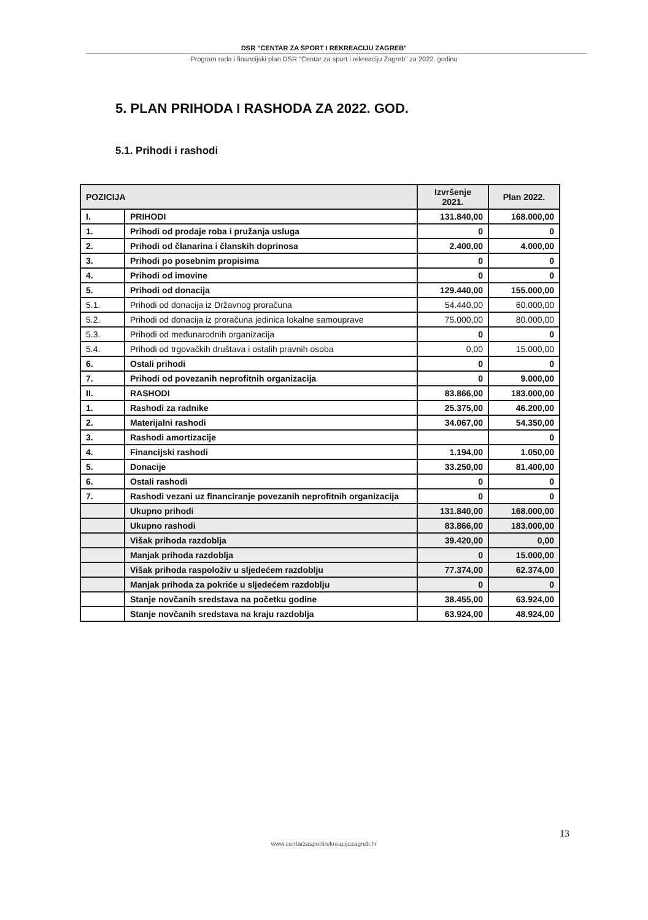DSR "CENTAR ZA SPORT I REKREACIJU ZAGREB"
Program rada i financijski plan DSR "Centar za sport i rekreaciju Zagreb" za 2022. godinu
5. PLAN PRIHODA I RASHODA ZA 2022. GOD.
5.1. Prihodi i rashodi
| POZICIJA | | Izvršenje 2021. | Plan 2022. |
| --- | --- | --- | --- |
| I. | PRIHODI | 131.840,00 | 168.000,00 |
| 1. | Prihodi od prodaje roba i pružanja usluga | 0 | 0 |
| 2. | Prihodi od članarina i članskih doprinosa | 2.400,00 | 4.000,00 |
| 3. | Prihodi po posebnim propisima | 0 | 0 |
| 4. | Prihodi od imovine | 0 | 0 |
| 5. | Prihodi od donacija | 129.440,00 | 155.000,00 |
| 5.1. | Prihodi od donacija iz Državnog proračuna | 54.440,00 | 60.000,00 |
| 5.2. | Prihodi od donacija iz proračuna jedinica lokalne samouprave | 75.000,00 | 80.000,00 |
| 5.3. | Prihodi od međunarodnih organizacija | 0 | 0 |
| 5.4. | Prihodi od trgovačkih društava i ostalih pravnih osoba | 0,00 | 15.000,00 |
| 6. | Ostali prihodi | 0 | 0 |
| 7. | Prihodi od povezanih neprofitnih organizacija | 0 | 9.000,00 |
| II. | RASHODI | 83.866,00 | 183.000,00 |
| 1. | Rashodi za radnike | 25.375,00 | 46.200,00 |
| 2. | Materijalni rashodi | 34.067,00 | 54.350,00 |
| 3. | Rashodi amortizacije | | 0 |
| 4. | Financijski rashodi | 1.194,00 | 1.050,00 |
| 5. | Donacije | 33.250,00 | 81.400,00 |
| 6. | Ostali rashodi | 0 | 0 |
| 7. | Rashodi vezani uz financiranje povezanih neprofitnih organizacija | 0 | 0 |
| | Ukupno prihodi | 131.840,00 | 168.000,00 |
| | Ukupno rashodi | 83.866,00 | 183.000,00 |
| | Višak prihoda razdoblja | 39.420,00 | 0,00 |
| | Manjak prihoda razdoblja | 0 | 15.000,00 |
| | Višak prihoda raspoloživ u sljedećem razdoblju | 77.374,00 | 62.374,00 |
| | Manjak prihoda za pokriće u sljedećem razdoblju | 0 | 0 |
| | Stanje novčanih sredstava na početku godine | 38.455,00 | 63.924,00 |
| | Stanje novčanih sredstava na kraju razdoblja | 63.924,00 | 48.924,00 |
13
www.centarzasportirekreacijuzagreb.hr